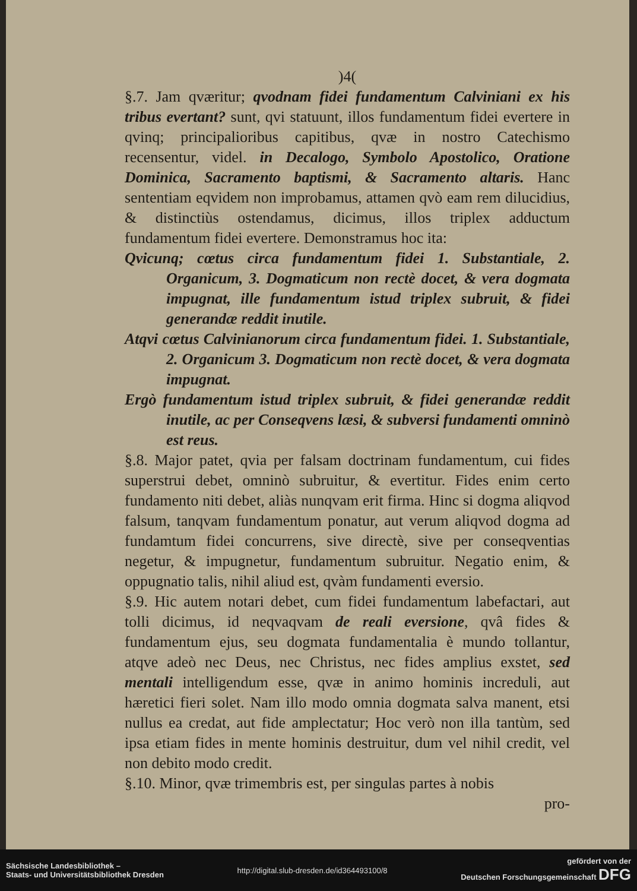)4(
§.7. Jam qværitur; qvodnam fidei fundamentum Calviniani ex his tribus evertant? sunt, qvi statuunt, illos fundamentum fidei evertere in qvinq; principalioribus capitibus, qvæ in nostro Catechismo recensentur, videl. in Decalogo, Symbolo Apostolico, Oratione Dominica, Sacramento baptismi, & Sacramento altaris. Hanc sententiam eqvidem non improbamus, attamen qvò eam rem dilucidius, & distinctiùs ostendamus, dicimus, illos triplex adductum fundamentum fidei evertere. Demonstramus hoc ita:
Qvicunq; cœtus circa fundamentum fidei 1. Substantiale, 2. Organicum, 3. Dogmaticum non rectè docet, & vera dogmata impugnat, ille fundamentum istud triplex subruit, & fidei generandæ reddit inutile.
Atqvi cœtus Calvinianorum circa fundamentum fidei. 1. Substantiale, 2. Organicum 3. Dogmaticum non rectè docet, & vera dogmata impugnat.
Ergò fundamentum istud triplex subruit, & fidei generandæ reddit inutile, ac per Conseqvens læsi, & subversi fundamenti omninò est reus.
§.8. Major patet, qvia per falsam doctrinam fundamentum, cui fides superstrui debet, omninò subruitur, & evertitur. Fides enim certo fundamento niti debet, aliàs nunqvam erit firma. Hinc si dogma aliqvod falsum, tanqvam fundamentum ponatur, aut verum aliqvod dogma ad fundamtum fidei concurrens, sive directè, sive per conseqventias negetur, & impugnetur, fundamentum subruitur. Negatio enim, & oppugnatio talis, nihil aliud est, qvàm fundamenti eversio.
§.9. Hic autem notari debet, cum fidei fundamentum labefactari, aut tolli dicimus, id neqvaqvam de reali eversione, qvâ fides & fundamentum ejus, seu dogmata fundamentalia è mundo tollantur, atqve adeò nec Deus, nec Christus, nec fides amplius exstet, sed mentali intelligendum esse, qvæ in animo hominis increduli, aut hæretici fieri solet. Nam illo modo omnia dogmata salva manent, etsi nullus ea credat, aut fide amplectatur; Hoc verò non illa tantùm, sed ipsa etiam fides in mente hominis destruitur, dum vel nihil credit, vel non debito modo credit.
§.10. Minor, qvæ trimembris est, per singulas partes à nobis
pro-
Sächsische Landesbibliothek –
Staats- und Universitätsbibliothek Dresden
http://digital.slub-dresden.de/id364493100/8
gefördert von der
Deutschen Forschungsgemeinschaft DFG